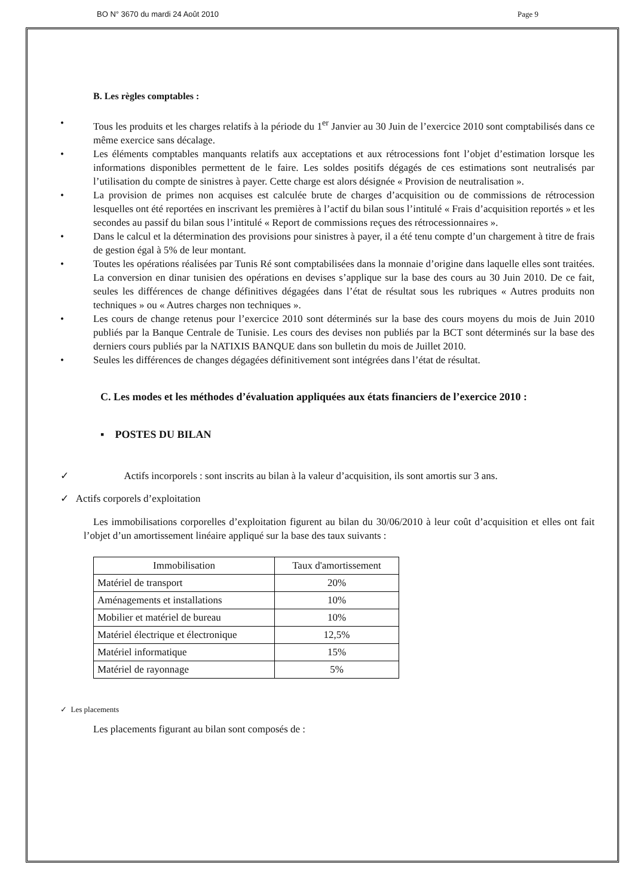BO N° 3670 du mardi 24 Août 2010 Page 9
B. Les règles comptables :
• Tous les produits et les charges relatifs à la période du 1<sup>er</sup> Janvier au 30 Juin de l’exercice 2010 sont comptabilisés dans ce même exercice sans décalage.
• Les éléments comptables manquants relatifs aux acceptations et aux rétrocessions font l’objet d’estimation lorsque les informations disponibles permettent de le faire. Les soldes positifs dégagés de ces estimations sont neutralisés par l’utilisation du compte de sinistres à payer. Cette charge est alors désignée « Provision de neutralisation ».
• La provision de primes non acquises est calculée brute de charges d’acquisition ou de commissions de rétrocession lesquelles ont été reportées en inscrivant les premières à l’actif du bilan sous l’intitulé « Frais d’acquisition reportés » et les secondes au passif du bilan sous l’intitulé « Report de commissions reçues des rétrocessionnaires ».
• Dans le calcul et la détermination des provisions pour sinistres à payer, il a été tenu compte d’un chargement à titre de frais de gestion égal à 5% de leur montant.
• Toutes les opérations réalisées par Tunis Ré sont comptabilisées dans la monnaie d’origine dans laquelle elles sont traitées. La conversion en dinar tunisien des opérations en devises s’applique sur la base des cours au 30 Juin 2010. De ce fait, seules les différences de change définitives dégagées dans l’état de résultat sous les rubriques « Autres produits non techniques » ou « Autres charges non techniques ».
• Les cours de change retenus pour l’exercice 2010 sont déterminés sur la base des cours moyens du mois de Juin 2010 publiés par la Banque Centrale de Tunisie. Les cours des devises non publiés par la BCT sont déterminés sur la base des derniers cours publiés par la NATIXIS BANQUE dans son bulletin du mois de Juillet 2010.
• Seules les différences de changes dégagées définitivement sont intégrées dans l’état de résultat.
C. Les modes et les méthodes d’évaluation appliquées aux états financiers de l’exercice 2010 :
▪ POSTES DU BILAN
✓ Actifs incorporels : sont inscrits au bilan à la valeur d’acquisition, ils sont amortis sur 3 ans.
✓ Actifs corporels d’exploitation
Les immobilisations corporelles d’exploitation figurent au bilan du 30/06/2010 à leur coût d’acquisition et elles ont fait l’objet d’un amortissement linéaire appliqué sur la base des taux suivants :
| Immobilisation | Taux d'amortissement |
| Matériel de transport | 20% |
| Aménagements et installations | 10% |
| Mobilier et matériel de bureau | 10% |
| Matériel électrique et électronique | 12,5% |
| Matériel informatique | 15% |
| Matériel de rayonnage | 5% |
✓ Les placements
Les placements figurant au bilan sont composés de :